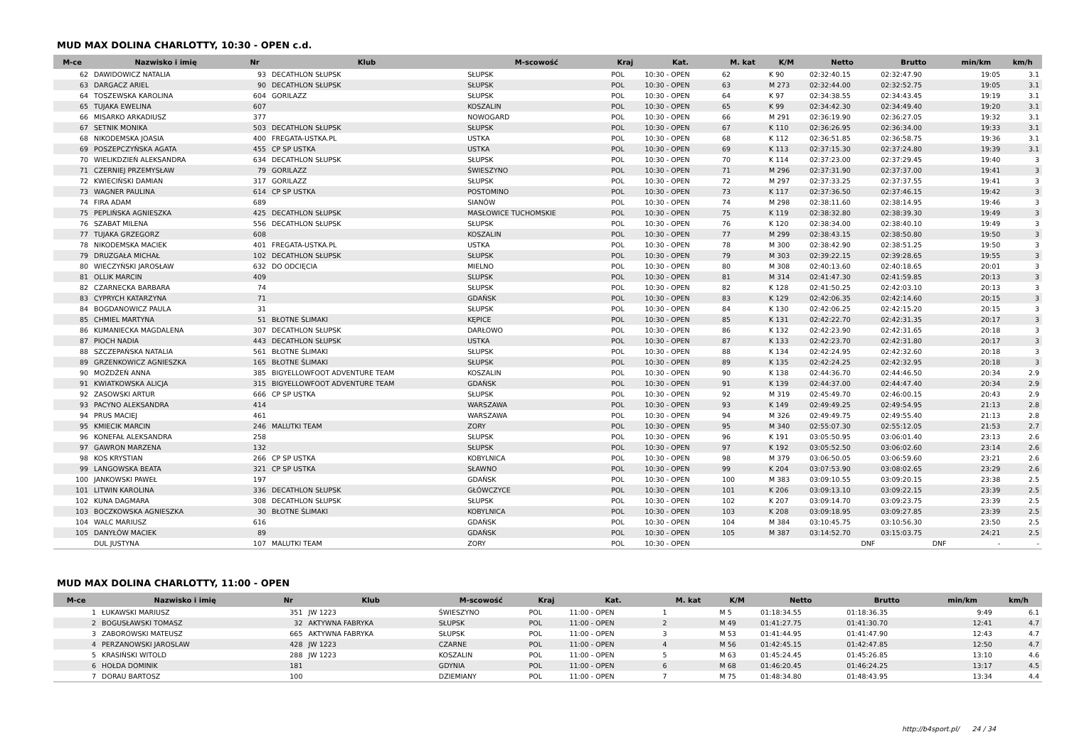MUD MAX DOLINA CHARLOTTY, 10:30 - OPEN c.d.
| M-ce | Nazwisko i imię | Nr | Klub | M-scowość | Kraj | Kat. | M. kat | K/M | Netto | Brutto | min/km | km/h |
| --- | --- | --- | --- | --- | --- | --- | --- | --- | --- | --- | --- | --- |
| 62 | DAWIDOWICZ NATALIA | 93 | DECATHLON SŁUPSK | SŁUPSK | POL | 10:30 - OPEN | 62 | K 90 | 02:32:40.15 | 02:32:47.90 | 19:05 | 3.1 |
| 63 | DARGACZ ARIEL | 90 | DECATHLON SŁUPSK | SŁUPSK | POL | 10:30 - OPEN | 63 | M 273 | 02:32:44.00 | 02:32:52.75 | 19:05 | 3.1 |
| 64 | TOSZEWSKA KAROLINA | 604 | GORILAZZ | SŁUPSK | POL | 10:30 - OPEN | 64 | K 97 | 02:34:38.55 | 02:34:43.45 | 19:19 | 3.1 |
| 65 | TUJAKA EWELINA | 607 | | KOSZALIN | POL | 10:30 - OPEN | 65 | K 99 | 02:34:42.30 | 02:34:49.40 | 19:20 | 3.1 |
| 66 | MISARKO ARKADIUSZ | 377 | | NOWOGARD | POL | 10:30 - OPEN | 66 | M 291 | 02:36:19.90 | 02:36:27.05 | 19:32 | 3.1 |
| 67 | SETNIK MONIKA | 503 | DECATHLON SŁUPSK | SŁUPSK | POL | 10:30 - OPEN | 67 | K 110 | 02:36:26.95 | 02:36:34.00 | 19:33 | 3.1 |
| 68 | NIKODEMSKA JOASIA | 400 | FREGATA-USTKA.PL | USTKA | POL | 10:30 - OPEN | 68 | K 112 | 02:36:51.85 | 02:36:58.75 | 19:36 | 3.1 |
| 69 | POSZEPCZYŃSKA AGATA | 455 | CP SP USTKA | USTKA | POL | 10:30 - OPEN | 69 | K 113 | 02:37:15.30 | 02:37:24.80 | 19:39 | 3.1 |
| 70 | WIELIKDZIEŃ ALEKSANDRA | 634 | DECATHLON SŁUPSK | SŁUPSK | POL | 10:30 - OPEN | 70 | K 114 | 02:37:23.00 | 02:37:29.45 | 19:40 | 3 |
| 71 | CZERNIEJ PRZEMYSŁAW | 79 | GORILAZZ | ŚWIESZYNO | POL | 10:30 - OPEN | 71 | M 296 | 02:37:31.90 | 02:37:37.00 | 19:41 | 3 |
| 72 | KWIECIŃSKI DAMIAN | 317 | GORILAZZ | SŁUPSK | POL | 10:30 - OPEN | 72 | M 297 | 02:37:33.25 | 02:37:37.55 | 19:41 | 3 |
| 73 | WAGNER PAULINA | 614 | CP SP USTKA | POSTOMINO | POL | 10:30 - OPEN | 73 | K 117 | 02:37:36.50 | 02:37:46.15 | 19:42 | 3 |
| 74 | FIRA ADAM | 689 | | SIANÓW | POL | 10:30 - OPEN | 74 | M 298 | 02:38:11.60 | 02:38:14.95 | 19:46 | 3 |
| 75 | PEPLIŃSKA AGNIESZKA | 425 | DECATHLON SŁUPSK | MASŁOWICE TUCHOMSKIE | POL | 10:30 - OPEN | 75 | K 119 | 02:38:32.80 | 02:38:39.30 | 19:49 | 3 |
| 76 | SZABAT MILENA | 556 | DECATHLON SŁUPSK | SŁUPSK | POL | 10:30 - OPEN | 76 | K 120 | 02:38:34.00 | 02:38:40.10 | 19:49 | 3 |
| 77 | TUJAKA GRZEGORZ | 608 | | KOSZALIN | POL | 10:30 - OPEN | 77 | M 299 | 02:38:43.15 | 02:38:50.80 | 19:50 | 3 |
| 78 | NIKODEMSKA MACIEK | 401 | FREGATA-USTKA.PL | USTKA | POL | 10:30 - OPEN | 78 | M 300 | 02:38:42.90 | 02:38:51.25 | 19:50 | 3 |
| 79 | DRUZGAŁA MICHAŁ | 102 | DECATHLON SŁUPSK | SŁUPSK | POL | 10:30 - OPEN | 79 | M 303 | 02:39:22.15 | 02:39:28.65 | 19:55 | 3 |
| 80 | WIECZYŃSKI JAROSŁAW | 632 | DO ODCIĘCIA | MIELNO | POL | 10:30 - OPEN | 80 | M 308 | 02:40:13.60 | 02:40:18.65 | 20:01 | 3 |
| 81 | OLLIK MARCIN | 409 | | SLUPSK | POL | 10:30 - OPEN | 81 | M 314 | 02:41:47.30 | 02:41:59.85 | 20:13 | 3 |
| 82 | CZARNECKA BARBARA | 74 | | SŁUPSK | POL | 10:30 - OPEN | 82 | K 128 | 02:41:50.25 | 02:42:03.10 | 20:13 | 3 |
| 83 | CYPRYCH KATARZYNA | 71 | | GDAŃSK | POL | 10:30 - OPEN | 83 | K 129 | 02:42:06.35 | 02:42:14.60 | 20:15 | 3 |
| 84 | BOGDANOWICZ PAULA | 31 | | SŁUPSK | POL | 10:30 - OPEN | 84 | K 130 | 02:42:06.25 | 02:42:15.20 | 20:15 | 3 |
| 85 | CHMIEL MARTYNA | 51 | BŁOTNE ŚLIMAKI | KĘPICE | POL | 10:30 - OPEN | 85 | K 131 | 02:42:22.70 | 02:42:31.35 | 20:17 | 3 |
| 86 | KUMANIECKA MAGDALENA | 307 | DECATHLON SŁUPSK | DARŁOWO | POL | 10:30 - OPEN | 86 | K 132 | 02:42:23.90 | 02:42:31.65 | 20:18 | 3 |
| 87 | PIOCH NADIA | 443 | DECATHLON SŁUPSK | USTKA | POL | 10:30 - OPEN | 87 | K 133 | 02:42:23.70 | 02:42:31.80 | 20:17 | 3 |
| 88 | SZCZEPAŃSKA NATALIA | 561 | BŁOTNE ŚLIMAKI | SŁUPSK | POL | 10:30 - OPEN | 88 | K 134 | 02:42:24.95 | 02:42:32.60 | 20:18 | 3 |
| 89 | GRZENKOWICZ AGNIESZKA | 165 | BŁOTNE ŚLIMAKI | SŁUPSK | POL | 10:30 - OPEN | 89 | K 135 | 02:42:24.25 | 02:42:32.95 | 20:18 | 3 |
| 90 | MOŻDŻEŃ ANNA | 385 | BIGYELLOWFOOT ADVENTURE TEAM | KOSZALIN | POL | 10:30 - OPEN | 90 | K 138 | 02:44:36.70 | 02:44:46.50 | 20:34 | 2.9 |
| 91 | KWIATKOWSKA ALICJA | 315 | BIGYELLOWFOOT ADVENTURE TEAM | GDAŃSK | POL | 10:30 - OPEN | 91 | K 139 | 02:44:37.00 | 02:44:47.40 | 20:34 | 2.9 |
| 92 | ZASOWSKI ARTUR | 666 | CP SP USTKA | SŁUPSK | POL | 10:30 - OPEN | 92 | M 319 | 02:45:49.70 | 02:46:00.15 | 20:43 | 2.9 |
| 93 | PACYNO ALEKSANDRA | 414 | | WARSZAWA | POL | 10:30 - OPEN | 93 | K 149 | 02:49:49.25 | 02:49:54.95 | 21:13 | 2.8 |
| 94 | PRUS MACIEJ | 461 | | WARSZAWA | POL | 10:30 - OPEN | 94 | M 326 | 02:49:49.75 | 02:49:55.40 | 21:13 | 2.8 |
| 95 | KMIECIK MARCIN | 246 | MALUTKI TEAM | ZORY | POL | 10:30 - OPEN | 95 | M 340 | 02:55:07.30 | 02:55:12.05 | 21:53 | 2.7 |
| 96 | KONEFAŁ ALEKSANDRA | 258 | | SŁUPSK | POL | 10:30 - OPEN | 96 | K 191 | 03:05:50.95 | 03:06:01.40 | 23:13 | 2.6 |
| 97 | GAWRON MARZENA | 132 | | SŁUPSK | POL | 10:30 - OPEN | 97 | K 192 | 03:05:52.50 | 03:06:02.60 | 23:14 | 2.6 |
| 98 | KOS KRYSTIAN | 266 | CP SP USTKA | KOBYLNICA | POL | 10:30 - OPEN | 98 | M 379 | 03:06:50.05 | 03:06:59.60 | 23:21 | 2.6 |
| 99 | LANGOWSKA BEATA | 321 | CP SP USTKA | SŁAWNO | POL | 10:30 - OPEN | 99 | K 204 | 03:07:53.90 | 03:08:02.65 | 23:29 | 2.6 |
| 100 | JANKOWSKI PAWEŁ | 197 | | GDAŃSK | POL | 10:30 - OPEN | 100 | M 383 | 03:09:10.55 | 03:09:20.15 | 23:38 | 2.5 |
| 101 | LITWIN KAROLINA | 336 | DECATHLON SŁUPSK | GŁÓWCZYCE | POL | 10:30 - OPEN | 101 | K 206 | 03:09:13.10 | 03:09:22.15 | 23:39 | 2.5 |
| 102 | KUNA DAGMARA | 308 | DECATHLON SŁUPSK | SŁUPSK | POL | 10:30 - OPEN | 102 | K 207 | 03:09:14.70 | 03:09:23.75 | 23:39 | 2.5 |
| 103 | BOCZKOWSKA AGNIESZKA | 30 | BŁOTNE ŚLIMAKI | KOBYLNICA | POL | 10:30 - OPEN | 103 | K 208 | 03:09:18.95 | 03:09:27.85 | 23:39 | 2.5 |
| 104 | WALC MARIUSZ | 616 | | GDAŃSK | POL | 10:30 - OPEN | 104 | M 384 | 03:10:45.75 | 03:10:56.30 | 23:50 | 2.5 |
| 105 | DANYŁÓW MACIEK | 89 | | GDAŃSK | POL | 10:30 - OPEN | 105 | M 387 | 03:14:52.70 | 03:15:03.75 | 24:21 | 2.5 |
| | DUL JUSTYNA | 107 | MALUTKI TEAM | ZORY | POL | 10:30 - OPEN | | | DNF | DNF | - | - |
MUD MAX DOLINA CHARLOTTY, 11:00 - OPEN
| M-ce | Nazwisko i imię | Nr | Klub | M-scowość | Kraj | Kat. | M. kat | K/M | Netto | Brutto | min/km | km/h |
| --- | --- | --- | --- | --- | --- | --- | --- | --- | --- | --- | --- | --- |
| 1 | ŁUKAWSKI MARIUSZ | 351 | JW 1223 | ŚWIESZYNO | POL | 11:00 - OPEN | 1 | M 5 | 01:18:34.55 | 01:18:36.35 | 9:49 | 6.1 |
| 2 | BOGUSŁAWSKI TOMASZ | 32 | AKTYWNA FABRYKA | SŁUPSK | POL | 11:00 - OPEN | 2 | M 49 | 01:41:27.75 | 01:41:30.70 | 12:41 | 4.7 |
| 3 | ZABOROWSKI MATEUSZ | 665 | AKTYWNA FABRYKA | SŁUPSK | POL | 11:00 - OPEN | 3 | M 53 | 01:41:44.95 | 01:41:47.90 | 12:43 | 4.7 |
| 4 | PERZANOWSKI JAROSLAW | 428 | JW 1223 | CZARNE | POL | 11:00 - OPEN | 4 | M 56 | 01:42:45.15 | 01:42:47.85 | 12:50 | 4.7 |
| 5 | KRASIŃSKI WITOLD | 288 | JW 1223 | KOSZALIN | POL | 11:00 - OPEN | 5 | M 63 | 01:45:24.45 | 01:45:26.85 | 13:10 | 4.6 |
| 6 | HOŁDA DOMINIK | 181 | | GDYNIA | POL | 11:00 - OPEN | 6 | M 68 | 01:46:20.45 | 01:46:24.25 | 13:17 | 4.5 |
| 7 | DORAU BARTOSZ | 100 | | DZIEMIANY | POL | 11:00 - OPEN | 7 | M 75 | 01:48:34.80 | 01:48:43.95 | 13:34 | 4.4 |
http://b4sport.pl/ 24 / 34